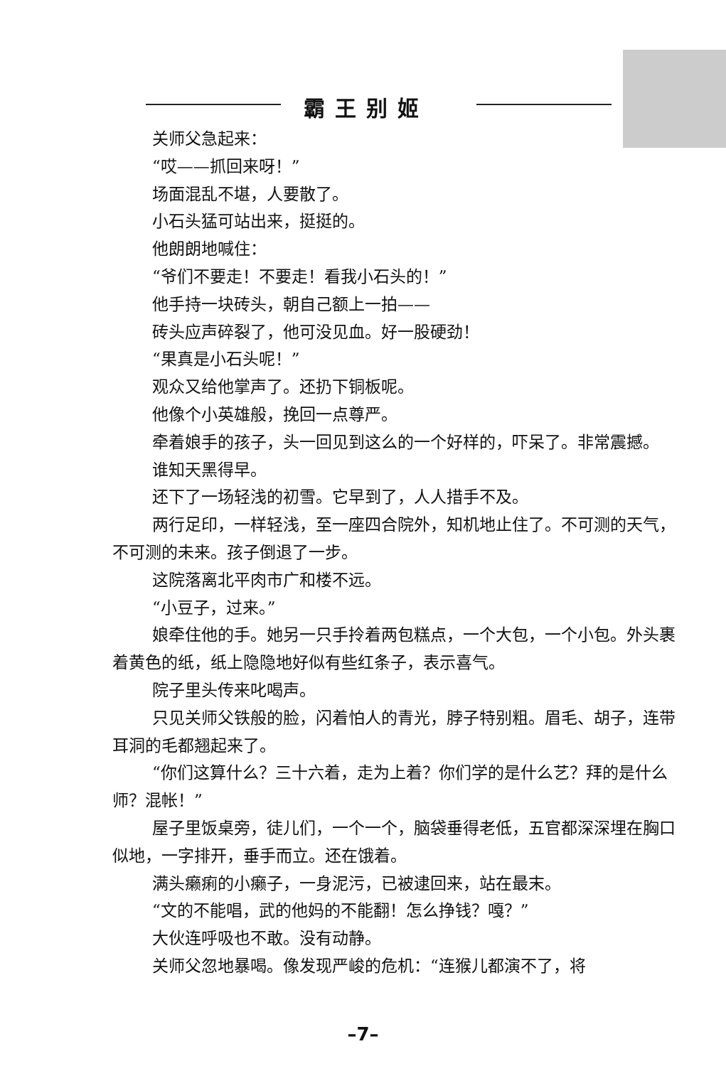霸王别姬
关师父急起来：
“哎——抓回来呀！”
场面混乱不堪，人要散了。
小石头猛可站出来，挺挺的。
他朗朗地喊住：
“爷们不要走！不要走！看我小石头的！”
他手持一块砖头，朝自己额上一拍——
砖头应声碎裂了，他可没见血。好一股硬劲！
“果真是小石头呢！”
观众又给他掌声了。还扔下铜板呢。
他像个小英雄般，挽回一点尊严。
牵着娘手的孩子，头一回见到这么的一个好样的，吓呆了。非常震撼。
谁知天黑得早。
还下了一场轻浅的初雪。它早到了，人人措手不及。
两行足印，一样轻浅，至一座四合院外，知机地止住了。不可测的天气，不可测的未来。孩子倒退了一步。
这院落离北平肉市广和楼不远。
“小豆子，过来。”
娘牵住他的手。她另一只手拎着两包糕点，一个大包，一个小包。外头裹着黄色的纸，纸上隐隐地好似有些红条子，表示喜气。
院子里头传来叱喝声。
只见关师父铁般的脸，闪着怕人的青光，脖子特别粗。眉毛、胡子，连带耳洞的毛都翘起来了。
“你们这算什么？三十六着，走为上着？你们学的是什么艺？拜的是什么师？混帐！”
屋子里饭桌旁，徒儿们，一个一个，脑袋垂得老低，五官都深深埋在胸口似地，一字排开，垂手而立。还在饿着。
满头癞痢的小癞子，一身泥污，已被逮回来，站在最末。
“文的不能唱，武的他妈的不能翻！怎么挣钱？嘎？”
大伙连呼吸也不敢。没有动静。
关师父忽地暴喝。像发现严峻的危机：“连猴儿都演不了，将
–7–